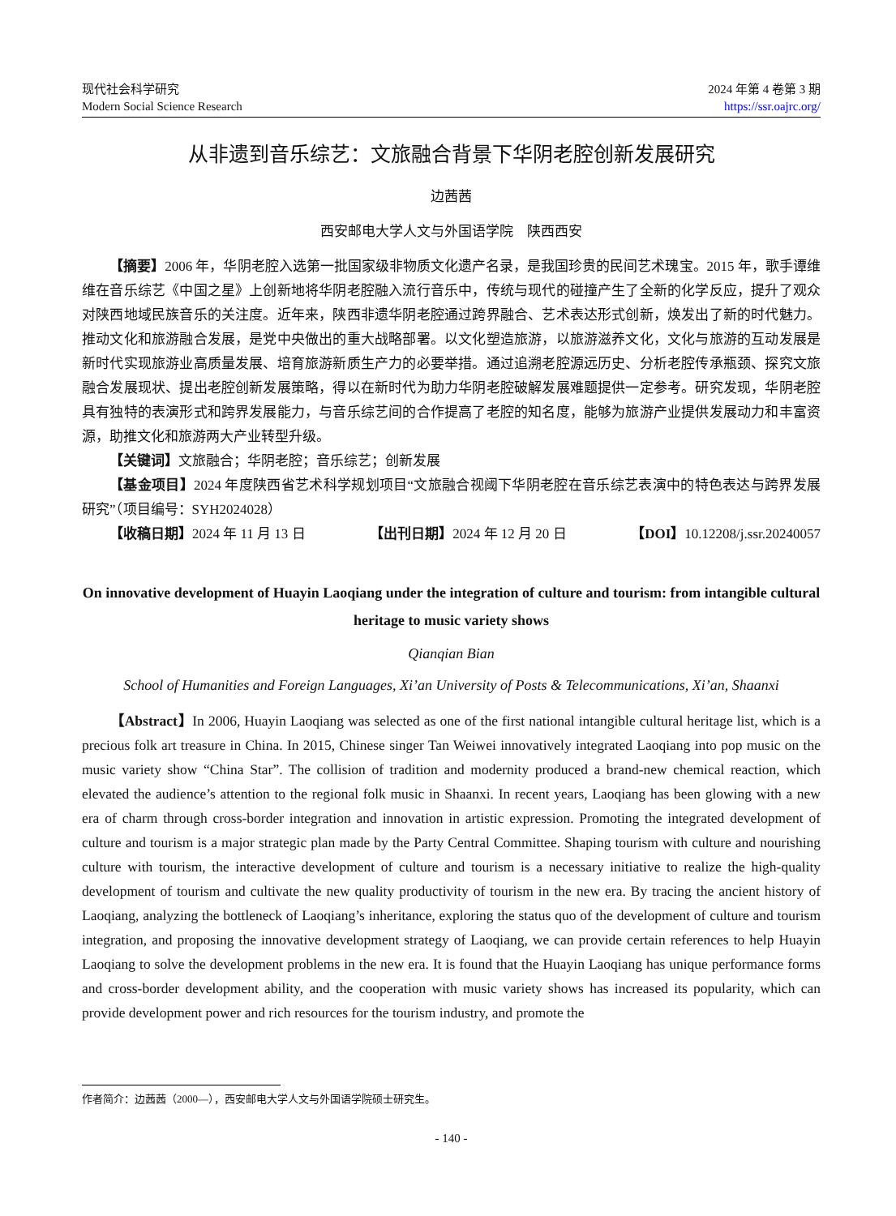现代社会科学研究
Modern Social Science Research
2024 年第 4 卷第 3 期
https://ssr.oajrc.org/
从非遗到音乐综艺：文旅融合背景下华阴老腔创新发展研究
边茜茜
西安邮电大学人文与外国语学院　陕西西安
【摘要】2006 年，华阴老腔入选第一批国家级非物质文化遗产名录，是我国珍贵的民间艺术瑰宝。2015 年，歌手谭维维在音乐综艺《中国之星》上创新地将华阴老腔融入流行音乐中，传统与现代的碰撞产生了全新的化学反应，提升了观众对陕西地域民族音乐的关注度。近年来，陕西非遗华阴老腔通过跨界融合、艺术表达形式创新，焕发出了新的时代魅力。推动文化和旅游融合发展，是党中央做出的重大战略部署。以文化塑造旅游，以旅游滋养文化，文化与旅游的互动发展是新时代实现旅游业高质量发展、培育旅游新质生产力的必要举措。通过追溯老腔源远历史、分析老腔传承瓶颈、探究文旅融合发展现状、提出老腔创新发展策略，得以在新时代为助力华阴老腔破解发展难题提供一定参考。研究发现，华阴老腔具有独特的表演形式和跨界发展能力，与音乐综艺间的合作提高了老腔的知名度，能够为旅游产业提供发展动力和丰富资源，助推文化和旅游两大产业转型升级。
【关键词】文旅融合；华阴老腔；音乐综艺；创新发展
【基金项目】2024 年度陕西省艺术科学规划项目“文旅融合视阈下华阴老腔在音乐综艺表演中的特色表达与跨界发展研究”（项目编号：SYH2024028）
【收稿日期】2024 年 11 月 13 日 【出刊日期】2024 年 12 月 20 日 【DOI】10.12208/j.ssr.20240057
On innovative development of Huayin Laoqiang under the integration of culture and tourism: from intangible cultural heritage to music variety shows
Qianqian Bian
School of Humanities and Foreign Languages, Xi’an University of Posts & Telecommunications, Xi’an, Shaanxi
【Abstract】In 2006, Huayin Laoqiang was selected as one of the first national intangible cultural heritage list, which is a precious folk art treasure in China. In 2015, Chinese singer Tan Weiwei innovatively integrated Laoqiang into pop music on the music variety show “China Star”. The collision of tradition and modernity produced a brand-new chemical reaction, which elevated the audience’s attention to the regional folk music in Shaanxi. In recent years, Laoqiang has been glowing with a new era of charm through cross-border integration and innovation in artistic expression. Promoting the integrated development of culture and tourism is a major strategic plan made by the Party Central Committee. Shaping tourism with culture and nourishing culture with tourism, the interactive development of culture and tourism is a necessary initiative to realize the high-quality development of tourism and cultivate the new quality productivity of tourism in the new era. By tracing the ancient history of Laoqiang, analyzing the bottleneck of Laoqiang’s inheritance, exploring the status quo of the development of culture and tourism integration, and proposing the innovative development strategy of Laoqiang, we can provide certain references to help Huayin Laoqiang to solve the development problems in the new era. It is found that the Huayin Laoqiang has unique performance forms and cross-border development ability, and the cooperation with music variety shows has increased its popularity, which can provide development power and rich resources for the tourism industry, and promote the
作者简介：边茜茜（2000—），西安邮电大学人文与外国语学院硕士研究生。
- 140 -